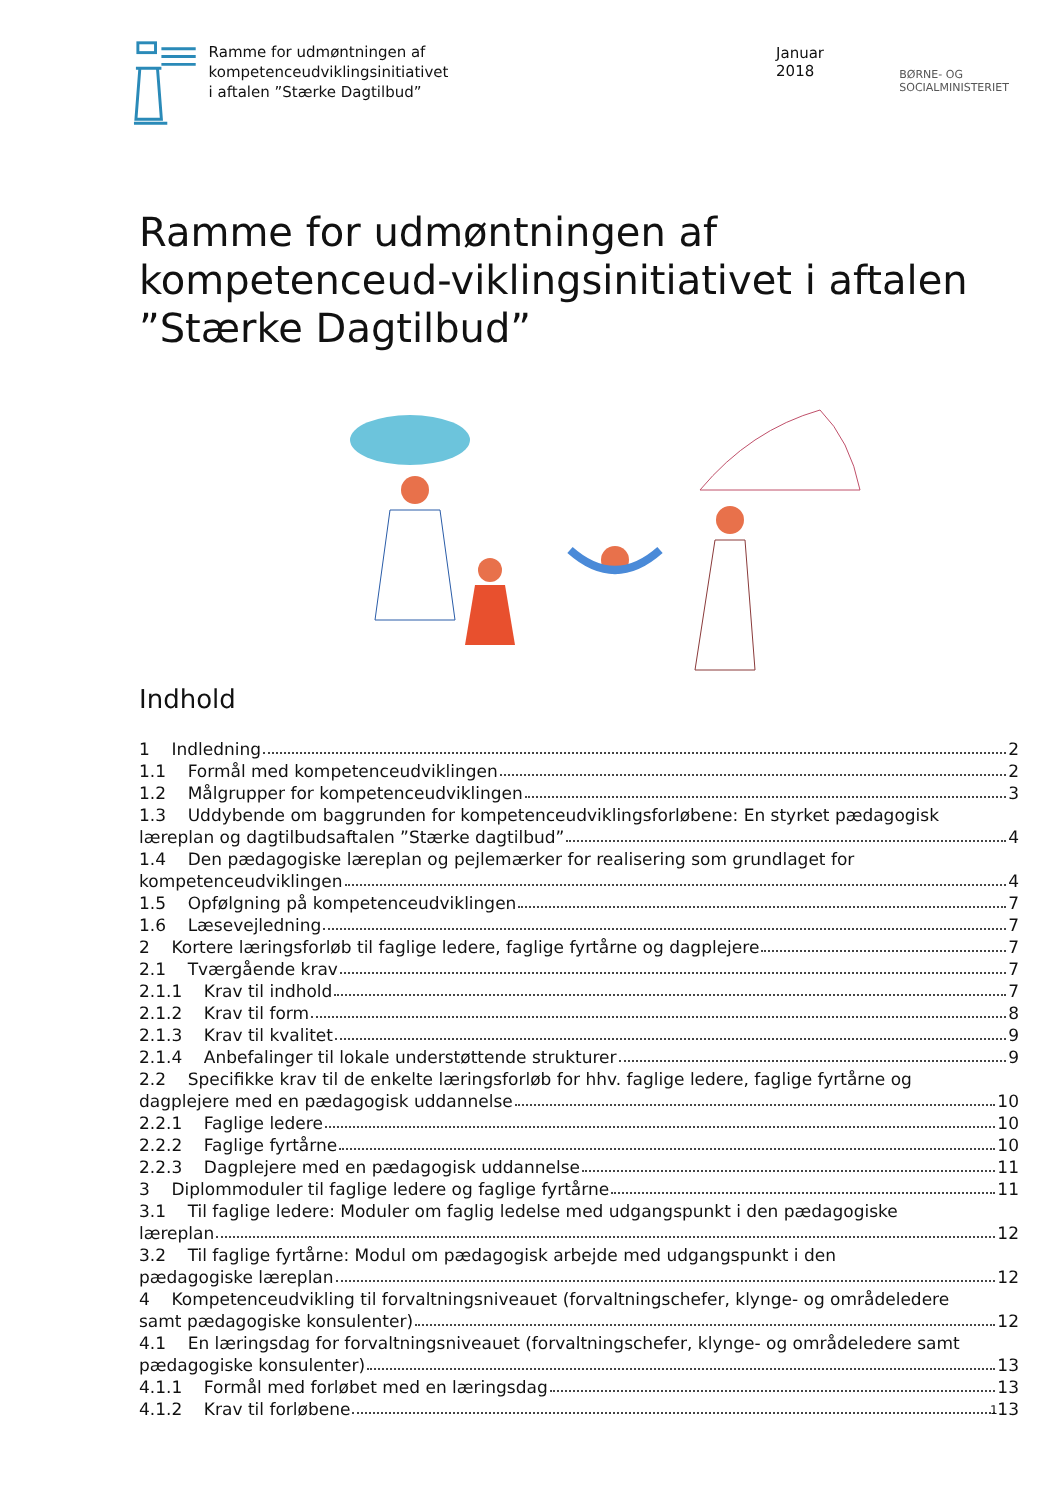Ramme for udmøntningen af
kompetenceudviklingsinitiativet
i aftalen ”Stærke Dagtilbud”
Januar 2018
BØRNE- OG SOCIALMINISTERIET
Ramme for udmøntningen af kompetenceud-viklingsinitiativet i aftalen ”Stærke Dagtilbud”
Indhold
1 Indledning 2
1.1 Formål med kompetenceudviklingen 2
1.2 Målgrupper for kompetenceudviklingen 3
1.3 Uddybende om baggrunden for kompetenceudviklingsforløbene: En styrket pædagogisk
læreplan og dagtilbudsaftalen ”Stærke dagtilbud” 4
1.4 Den pædagogiske læreplan og pejlemærker for realisering som grundlaget for
kompetenceudviklingen 4
1.5 Opfølgning på kompetenceudviklingen 7
1.6 Læsevejledning 7
2 Kortere læringsforløb til faglige ledere, faglige fyrtårne og dagplejere 7
2.1 Tværgående krav 7
2.1.1 Krav til indhold 7
2.1.2 Krav til form 8
2.1.3 Krav til kvalitet 9
2.1.4 Anbefalinger til lokale understøttende strukturer 9
2.2 Specifikke krav til de enkelte læringsforløb for hhv. faglige ledere, faglige fyrtårne og
dagplejere med en pædagogisk uddannelse 10
2.2.1 Faglige ledere 10
2.2.2 Faglige fyrtårne 10
2.2.3 Dagplejere med en pædagogisk uddannelse 11
3 Diplommoduler til faglige ledere og faglige fyrtårne 11
3.1 Til faglige ledere: Moduler om faglig ledelse med udgangspunkt i den pædagogiske
læreplan 12
3.2 Til faglige fyrtårne: Modul om pædagogisk arbejde med udgangspunkt i den
pædagogiske læreplan 12
4 Kompetenceudvikling til forvaltningsniveauet (forvaltningschefer, klynge- og områdeledere
samt pædagogiske konsulenter) 12
4.1 En læringsdag for forvaltningsniveauet (forvaltningschefer, klynge- og områdeledere samt
pædagogiske konsulenter) 13
4.1.1 Formål med forløbet med en læringsdag 13
4.1.2 Krav til forløbene 13
1